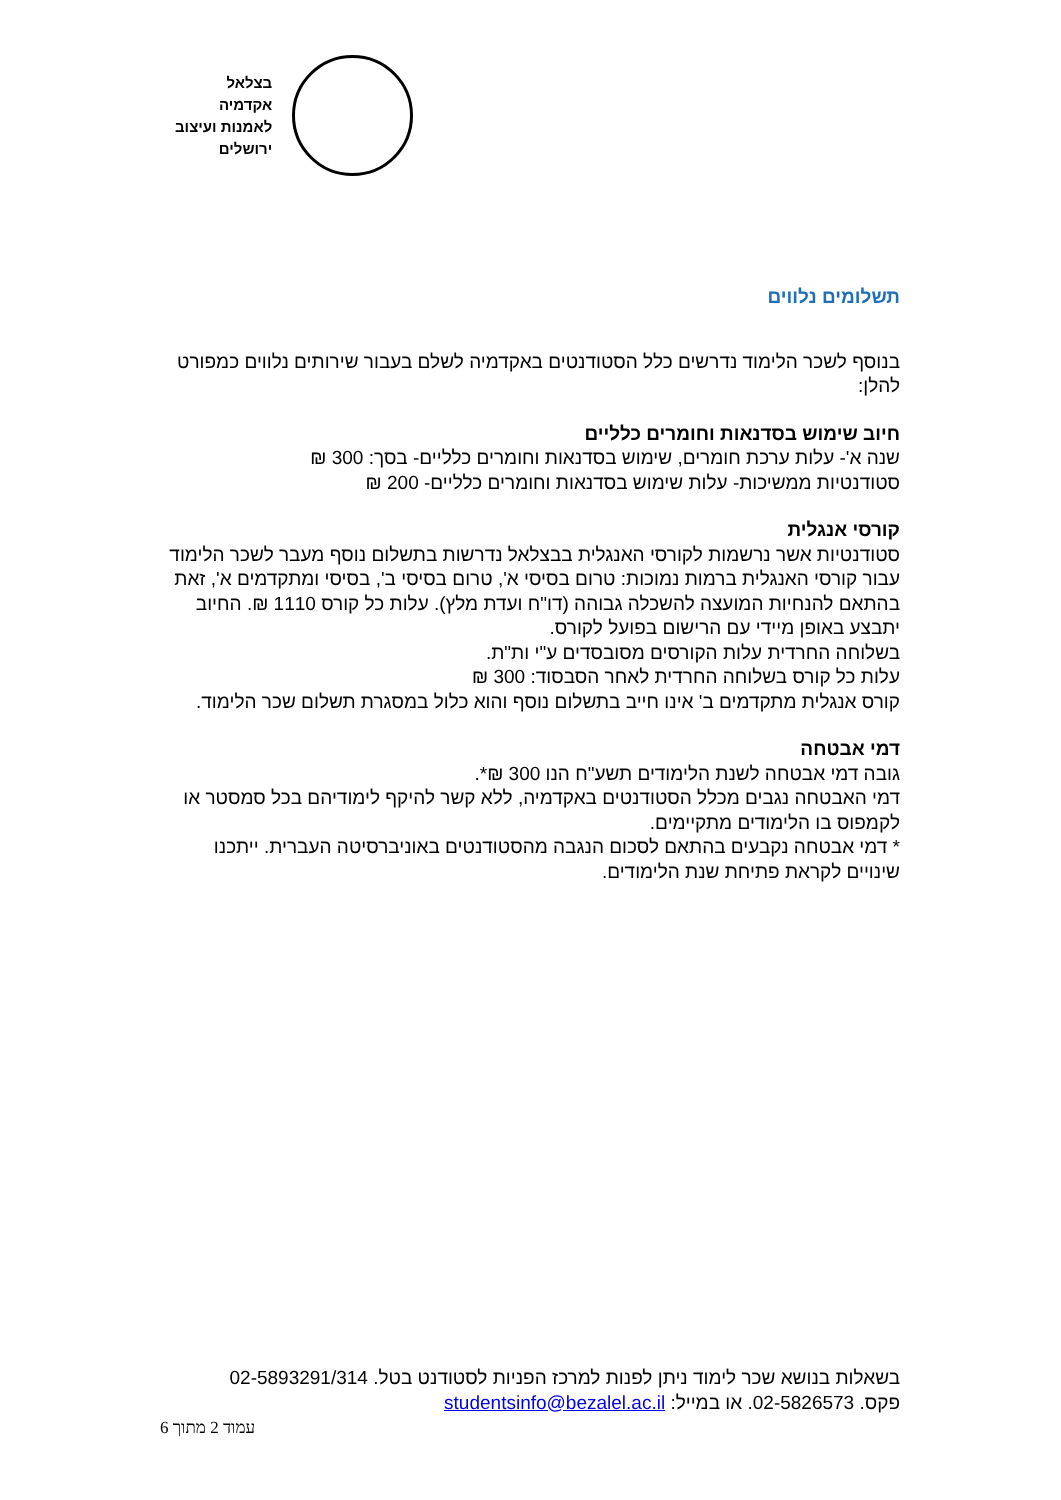בצלאל
אקדמיה
לאמנות ועיצוב
ירושלים
תשלומים נלווים
בנוסף לשכר הלימוד נדרשים כלל הסטודנטים באקדמיה לשלם בעבור שירותים נלווים כמפורט להלן:
חיוב שימוש בסדנאות וחומרים כלליים
שנה א'- עלות ערכת חומרים, שימוש בסדנאות וחומרים כלליים- בסך: 300 ₪
סטודנטיות ממשיכות- עלות שימוש בסדנאות וחומרים כלליים- 200 ₪
קורסי אנגלית
סטודנטיות אשר נרשמות לקורסי האנגלית בבצלאל נדרשות בתשלום נוסף מעבר לשכר הלימוד עבור קורסי האנגלית ברמות נמוכות: טרום בסיסי א', טרום בסיסי ב', בסיסי ומתקדמים א', זאת בהתאם להנחיות המועצה להשכלה גבוהה (דו"ח ועדת מלץ). עלות כל קורס 1110 ₪. החיוב יתבצע באופן מיידי עם הרישום בפועל לקורס.
בשלוחה החרדית עלות הקורסים מסובסדים ע"י ות"ת.
עלות כל קורס בשלוחה החרדית לאחר הסבסוד: 300 ₪
קורס אנגלית מתקדמים ב' אינו חייב בתשלום נוסף והוא כלול במסגרת תשלום שכר הלימוד.
דמי אבטחה
גובה דמי אבטחה לשנת הלימודים תשע"ח הנו 300 ₪*.
דמי האבטחה נגבים מכלל הסטודנטים באקדמיה, ללא קשר להיקף לימודיהם בכל סמסטר או לקמפוס בו הלימודים מתקיימים.
* דמי אבטחה נקבעים בהתאם לסכום הנגבה מהסטודנטים באוניברסיטה העברית. ייתכנו שינויים לקראת פתיחת שנת הלימודים.
בשאלות בנושא שכר לימוד ניתן לפנות למרכז הפניות לסטודנט בטל. 02-5893291/314
פקס. 02-5826573. או במייל: studentsinfo@bezalel.ac.il
עמוד 2 מתוך 6